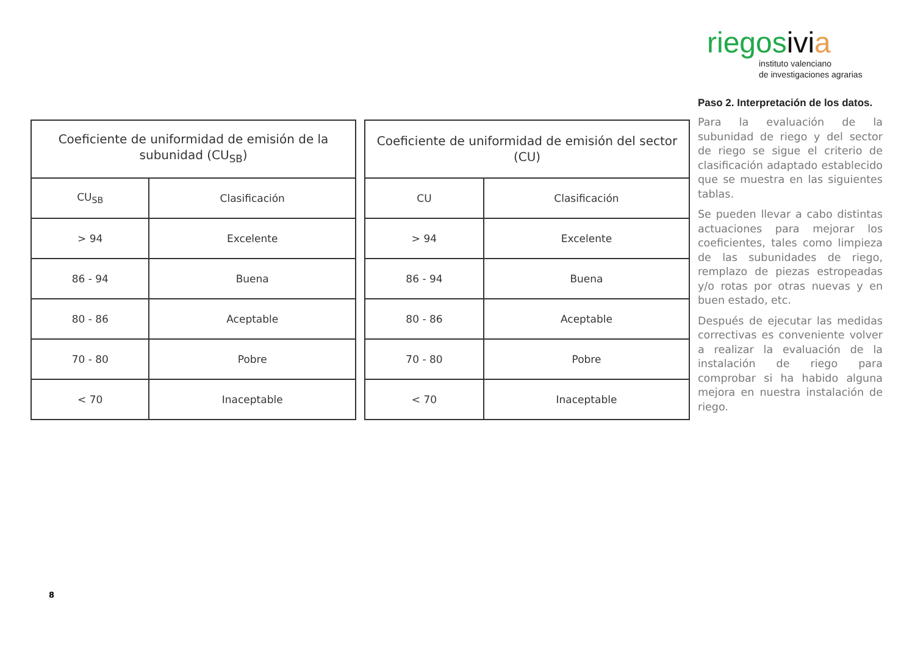| Coeficiente de uniformidad de emisión de la subunidad (CU<sub>SB</sub>) | |
| --- | --- |
| CU<sub>SB</sub> | Clasificación |
| > 94 | Excelente |
| 86 - 94 | Buena |
| 80 - 86 | Aceptable |
| 70 - 80 | Pobre |
| < 70 | Inaceptable |
| Coeficiente de uniformidad de emisión del sector (CU) | |
| --- | --- |
| CU | Clasificación |
| > 94 | Excelente |
| 86 - 94 | Buena |
| 80 - 86 | Aceptable |
| 70 - 80 | Pobre |
| < 70 | Inaceptable |
riegosivi a
instituto valenciano
de investigaciones agrarias
Paso 2. Interpretación de los datos.
Para la evaluación de la subunidad de riego y del sector de riego se sigue el criterio de clasificación adaptado establecido que se muestra en las siguientes tablas.
Se pueden llevar a cabo distintas actuaciones para mejorar los coeficientes, tales como limpieza de las subunidades de riego, remplazo de piezas estropeadas y/o rotas por otras nuevas y en buen estado, etc.
Después de ejecutar las medidas correctivas es conveniente volver a realizar la evaluación de la instalación de riego para comprobar si ha habido alguna mejora en nuestra instalación de riego.
8